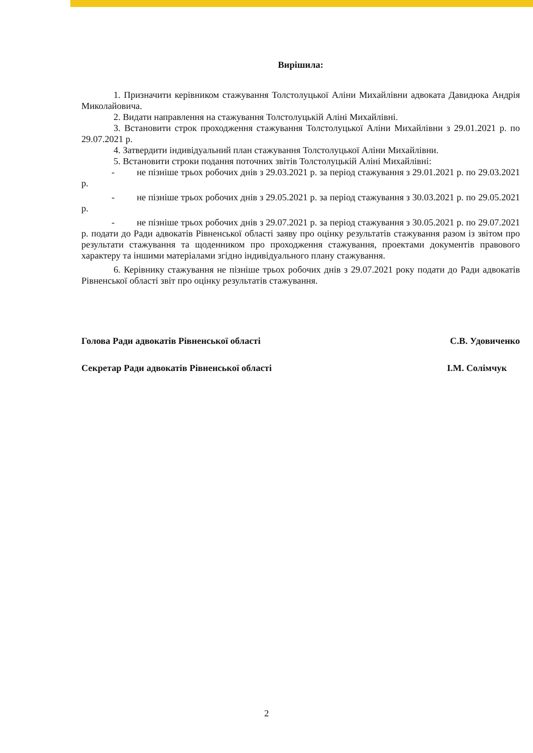Вирішила:
1. Призначити керівником стажування Толстолуцької Аліни Михайлівни адвоката Давидюка Андрія Миколайовича.
2. Видати направлення на стажування Толстолуцькій Аліні Михайлівні.
3. Встановити строк проходження стажування Толстолуцької Аліни Михайлівни з 29.01.2021 р. по 29.07.2021 р.
4. Затвердити індивідуальний план стажування Толстолуцької Аліни Михайлівни.
5. Встановити строки подання поточних звітів Толстолуцькій Аліні Михайлівні:
- не пізніше трьох робочих днів з 29.03.2021 р. за період стажування з 29.01.2021 р. по 29.03.2021 р.
- не пізніше трьох робочих днів з 29.05.2021 р. за період стажування з 30.03.2021 р. по 29.05.2021 р.
- не пізніше трьох робочих днів з 29.07.2021 р. за період стажування з 30.05.2021 р. по 29.07.2021 р. подати до Ради адвокатів Рівненської області заяву про оцінку результатів стажування разом із звітом про результати стажування та щоденником про проходження стажування, проектами документів правового характеру та іншими матеріалами згідно індивідуального плану стажування.
6. Керівнику стажування не пізніше трьох робочих днів з 29.07.2021 року подати до Ради адвокатів Рівненської області звіт про оцінку результатів стажування.
Голова Ради адвокатів Рівненської області С.В. Удовиченко
Секретар Ради адвокатів Рівненської області І.М. Солімчук
2